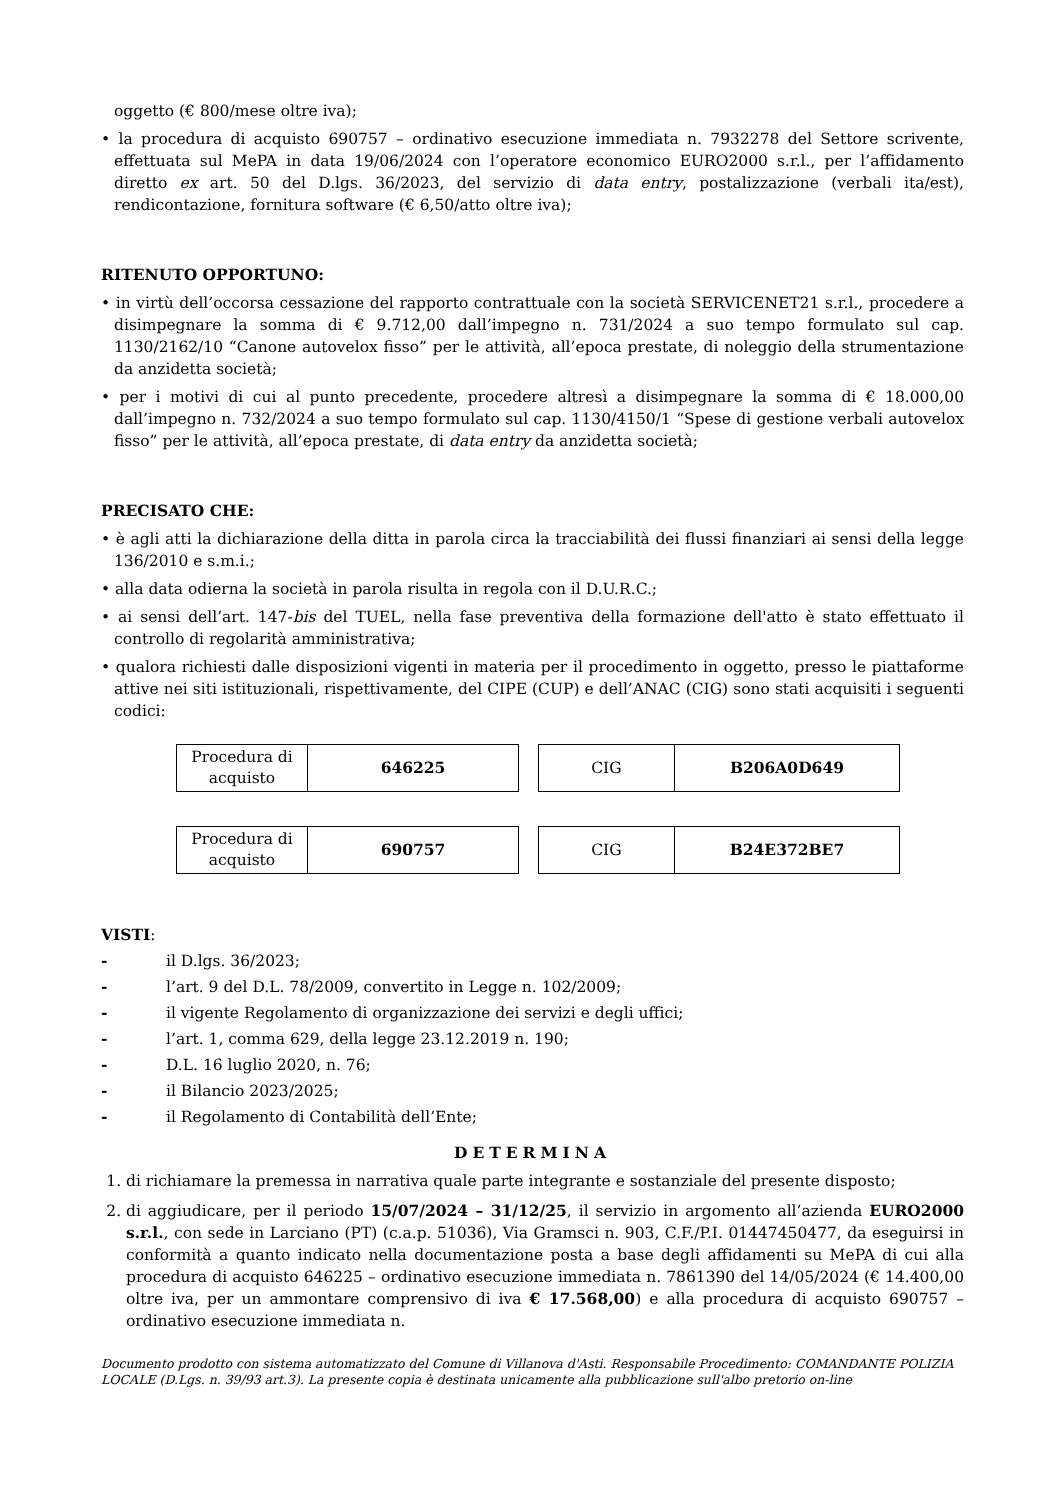oggetto (€ 800/mese oltre iva);
• la procedura di acquisto 690757 – ordinativo esecuzione immediata n. 7932278 del Settore scrivente, effettuata sul MePA in data 19/06/2024 con l’operatore economico EURO2000 s.r.l., per l’affidamento diretto ex art. 50 del D.lgs. 36/2023, del servizio di data entry, postalizzazione (verbali ita/est), rendicontazione, fornitura software (€ 6,50/atto oltre iva);
RITENUTO OPPORTUNO:
• in virtù dell’occorsa cessazione del rapporto contrattuale con la società SERVICENET21 s.r.l., procedere a disimpegnare la somma di € 9.712,00 dall’impegno n. 731/2024 a suo tempo formulato sul cap. 1130/2162/10 “Canone autovelox fisso” per le attività, all’epoca prestate, di noleggio della strumentazione da anzidetta società;
• per i motivi di cui al punto precedente, procedere altresì a disimpegnare la somma di € 18.000,00 dall’impegno n. 732/2024 a suo tempo formulato sul cap. 1130/4150/1 “Spese di gestione verbali autovelox fisso” per le attività, all’epoca prestate, di data entry da anzidetta società;
PRECISATO CHE:
• è agli atti la dichiarazione della ditta in parola circa la tracciabilità dei flussi finanziari ai sensi della legge 136/2010 e s.m.i.;
• alla data odierna la società in parola risulta in regola con il D.U.R.C.;
• ai sensi dell’art. 147-bis del TUEL, nella fase preventiva della formazione dell'atto è stato effettuato il controllo di regolarità amministrativa;
• qualora richiesti dalle disposizioni vigenti in materia per il procedimento in oggetto, presso le piattaforme attive nei siti istituzionali, rispettivamente, del CIPE (CUP) e dell’ANAC (CIG) sono stati acquisiti i seguenti codici:
| Procedura di acquisto | 646225 |
| CIG | B206A0D649 |
| Procedura di acquisto | 690757 |
| CIG | B24E372BE7 |
VISTI:
- il D.lgs. 36/2023;
- l’art. 9 del D.L. 78/2009, convertito in Legge n. 102/2009;
- il vigente Regolamento di organizzazione dei servizi e degli uffici;
- l’art. 1, comma 629, della legge 23.12.2019 n. 190;
- D.L. 16 luglio 2020, n. 76;
- il Bilancio 2023/2025;
- il Regolamento di Contabilità dell’Ente;
DETERMINA
1. di richiamare la premessa in narrativa quale parte integrante e sostanziale del presente disposto;
2. di aggiudicare, per il periodo 15/07/2024 – 31/12/25, il servizio in argomento all’azienda EURO2000 s.r.l., con sede in Larciano (PT) (c.a.p. 51036), Via Gramsci n. 903, C.F./P.I. 01447450477, da eseguirsi in conformità a quanto indicato nella documentazione posta a base degli affidamenti su MePA di cui alla procedura di acquisto 646225 – ordinativo esecuzione immediata n. 7861390 del 14/05/2024 (€ 14.400,00 oltre iva, per un ammontare comprensivo di iva € 17.568,00) e alla procedura di acquisto 690757 – ordinativo esecuzione immediata n.
Documento prodotto con sistema automatizzato del Comune di Villanova d'Asti. Responsabile Procedimento: COMANDANTE POLIZIA LOCALE (D.Lgs. n. 39/93 art.3). La presente copia è destinata unicamente alla pubblicazione sull'albo pretorio on-line